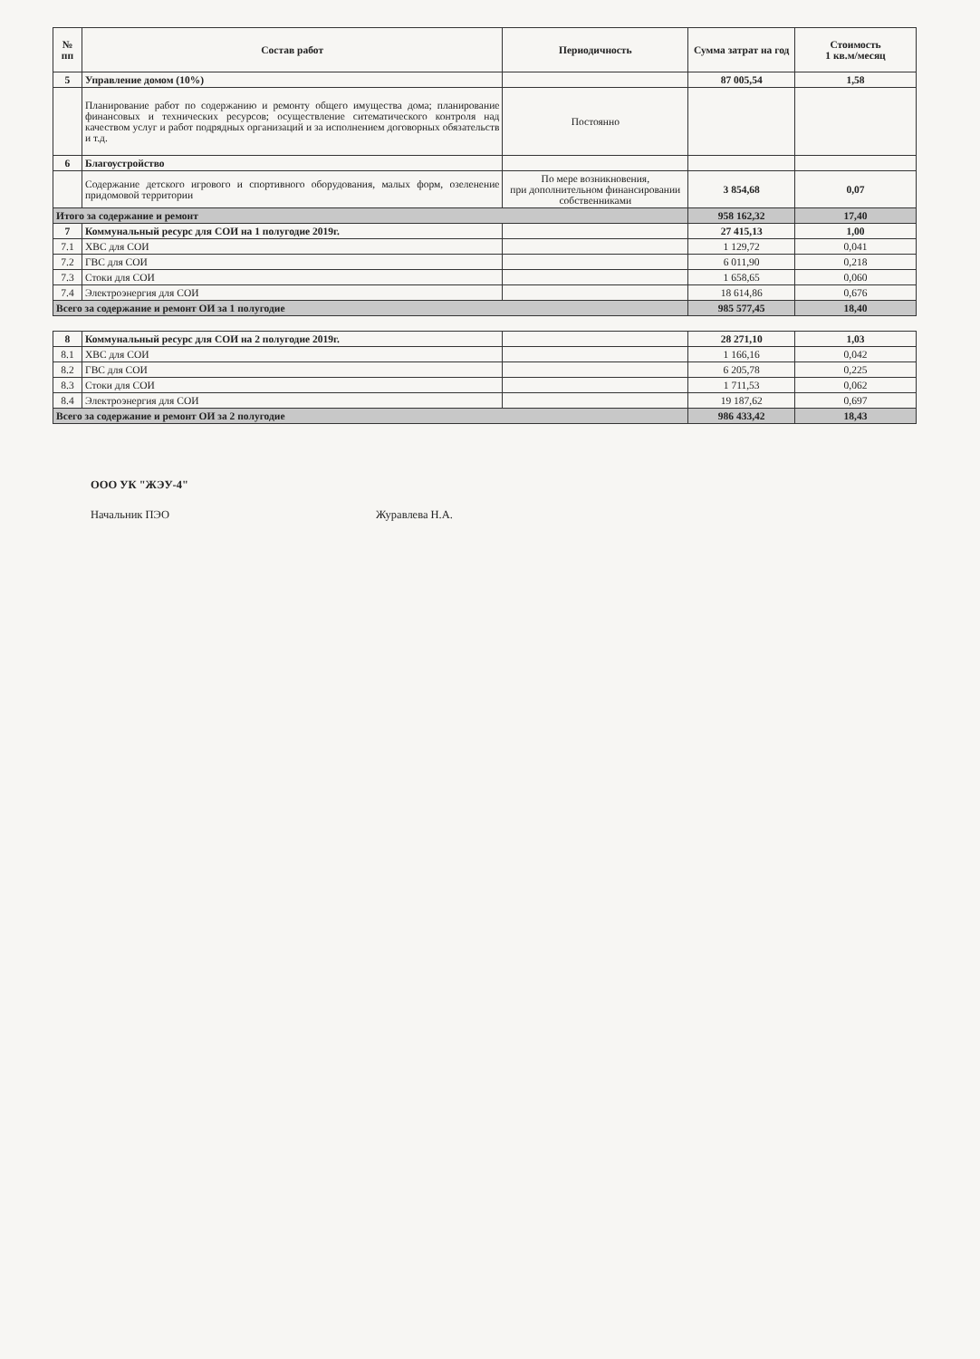| № пп | Состав работ | Периодичность | Сумма затрат на год | Стоимость 1 кв.м/месяц |
| --- | --- | --- | --- | --- |
| 5 | Управление домом (10%) | | 87 005,54 | 1,58 |
| | Планирование работ по содержанию и ремонту общего имущества дома; планирование финансовых и технических ресурсов; осуществление ситематического контроля над качеством услуг и работ подрядных организаций и за исполнением договорных обязательств и т.д. | Постоянно | | |
| 6 | Благоустройство | | | |
| | Содержание детского игрового и спортивного оборудования, малых форм, озеленение придомовой территории | По мере возникновения, при дополнительном финансировании собственниками | 3 854,68 | 0,07 |
| Итого за содержание и ремонт | | | 958 162,32 | 17,40 |
| 7 | Коммунальный ресурс для СОИ на 1 полугодие 2019г. | | 27 415,13 | 1,00 |
| 7.1 | ХВС для СОИ | | 1 129,72 | 0,041 |
| 7.2 | ГВС для СОИ | | 6 011,90 | 0,218 |
| 7.3 | Стоки для СОИ | | 1 658,65 | 0,060 |
| 7.4 | Электроэнергия для СОИ | | 18 614,86 | 0,676 |
| Всего за содержание и ремонт ОИ за 1 полугодие | | | 985 577,45 | 18,40 |
| 8 | Коммунальный ресурс для СОИ на 2 полугодие 2019г. | | 28 271,10 | 1,03 |
| 8.1 | ХВС для СОИ | | 1 166,16 | 0,042 |
| 8.2 | ГВС для СОИ | | 6 205,78 | 0,225 |
| 8.3 | Стоки для СОИ | | 1 711,53 | 0,062 |
| 8.4 | Электроэнергия для СОИ | | 19 187,62 | 0,697 |
| Всего за содержание и ремонт ОИ за 2 полугодие | | | 986 433,42 | 18,43 |
ООО УК "ЖЭУ-4"
Начальник ПЭО Журавлева Н.А.